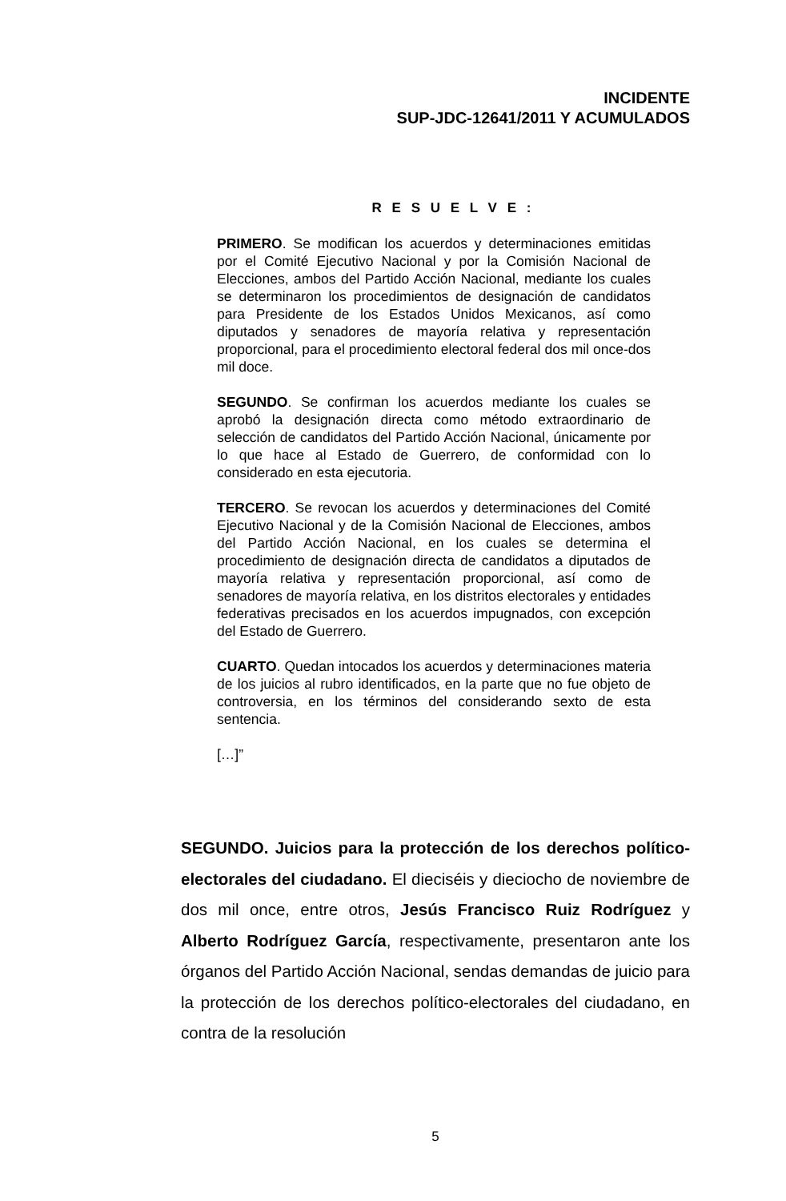INCIDENTE
SUP-JDC-12641/2011 Y ACUMULADOS
R E S U E L V E :
PRIMERO. Se modifican los acuerdos y determinaciones emitidas por el Comité Ejecutivo Nacional y por la Comisión Nacional de Elecciones, ambos del Partido Acción Nacional, mediante los cuales se determinaron los procedimientos de designación de candidatos para Presidente de los Estados Unidos Mexicanos, así como diputados y senadores de mayoría relativa y representación proporcional, para el procedimiento electoral federal dos mil once-dos mil doce.
SEGUNDO. Se confirman los acuerdos mediante los cuales se aprobó la designación directa como método extraordinario de selección de candidatos del Partido Acción Nacional, únicamente por lo que hace al Estado de Guerrero, de conformidad con lo considerado en esta ejecutoria.
TERCERO. Se revocan los acuerdos y determinaciones del Comité Ejecutivo Nacional y de la Comisión Nacional de Elecciones, ambos del Partido Acción Nacional, en los cuales se determina el procedimiento de designación directa de candidatos a diputados de mayoría relativa y representación proporcional, así como de senadores de mayoría relativa, en los distritos electorales y entidades federativas precisados en los acuerdos impugnados, con excepción del Estado de Guerrero.
CUARTO. Quedan intocados los acuerdos y determinaciones materia de los juicios al rubro identificados, en la parte que no fue objeto de controversia, en los términos del considerando sexto de esta sentencia.
[…]”
SEGUNDO. Juicios para la protección de los derechos político-electorales del ciudadano. El dieciséis y dieciocho de noviembre de dos mil once, entre otros, Jesús Francisco Ruiz Rodríguez y Alberto Rodríguez García, respectivamente, presentaron ante los órganos del Partido Acción Nacional, sendas demandas de juicio para la protección de los derechos político-electorales del ciudadano, en contra de la resolución
5